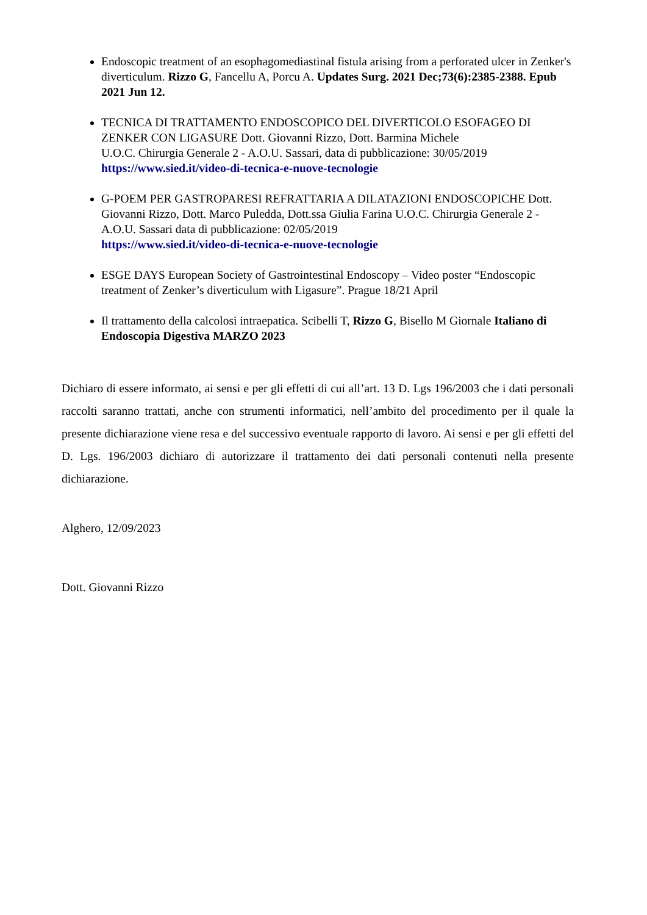Endoscopic treatment of an esophagomediastinal fistula arising from a perforated ulcer in Zenker's diverticulum. Rizzo G, Fancellu A, Porcu A. Updates Surg. 2021 Dec;73(6):2385-2388. Epub 2021 Jun 12.
TECNICA DI TRATTAMENTO ENDOSCOPICO DEL DIVERTICOLO ESOFAGEO DI ZENKER CON LIGASURE Dott. Giovanni Rizzo, Dott. Barmina Michele
U.O.C. Chirurgia Generale 2 - A.O.U. Sassari, data di pubblicazione: 30/05/2019
https://www.sied.it/video-di-tecnica-e-nuove-tecnologie
G-POEM PER GASTROPARESI REFRATTARIA A DILATAZIONI ENDOSCOPICHE Dott. Giovanni Rizzo, Dott. Marco Puledda, Dott.ssa Giulia Farina U.O.C. Chirurgia Generale 2 - A.O.U. Sassari data di pubblicazione: 02/05/2019
https://www.sied.it/video-di-tecnica-e-nuove-tecnologie
ESGE DAYS European Society of Gastrointestinal Endoscopy – Video poster “Endoscopic treatment of Zenker’s diverticulum with Ligasure”. Prague 18/21 April
Il trattamento della calcolosi intraepatica. Scibelli T, Rizzo G, Bisello M Giornale Italiano di Endoscopia Digestiva MARZO 2023
Dichiaro di essere informato, ai sensi e per gli effetti di cui all’art. 13 D. Lgs 196/2003 che i dati personali raccolti saranno trattati, anche con strumenti informatici, nell’ambito del procedimento per il quale la presente dichiarazione viene resa e del successivo eventuale rapporto di lavoro. Ai sensi e per gli effetti del D. Lgs. 196/2003 dichiaro di autorizzare il trattamento dei dati personali contenuti nella presente dichiarazione.
Alghero, 12/09/2023
Dott. Giovanni Rizzo